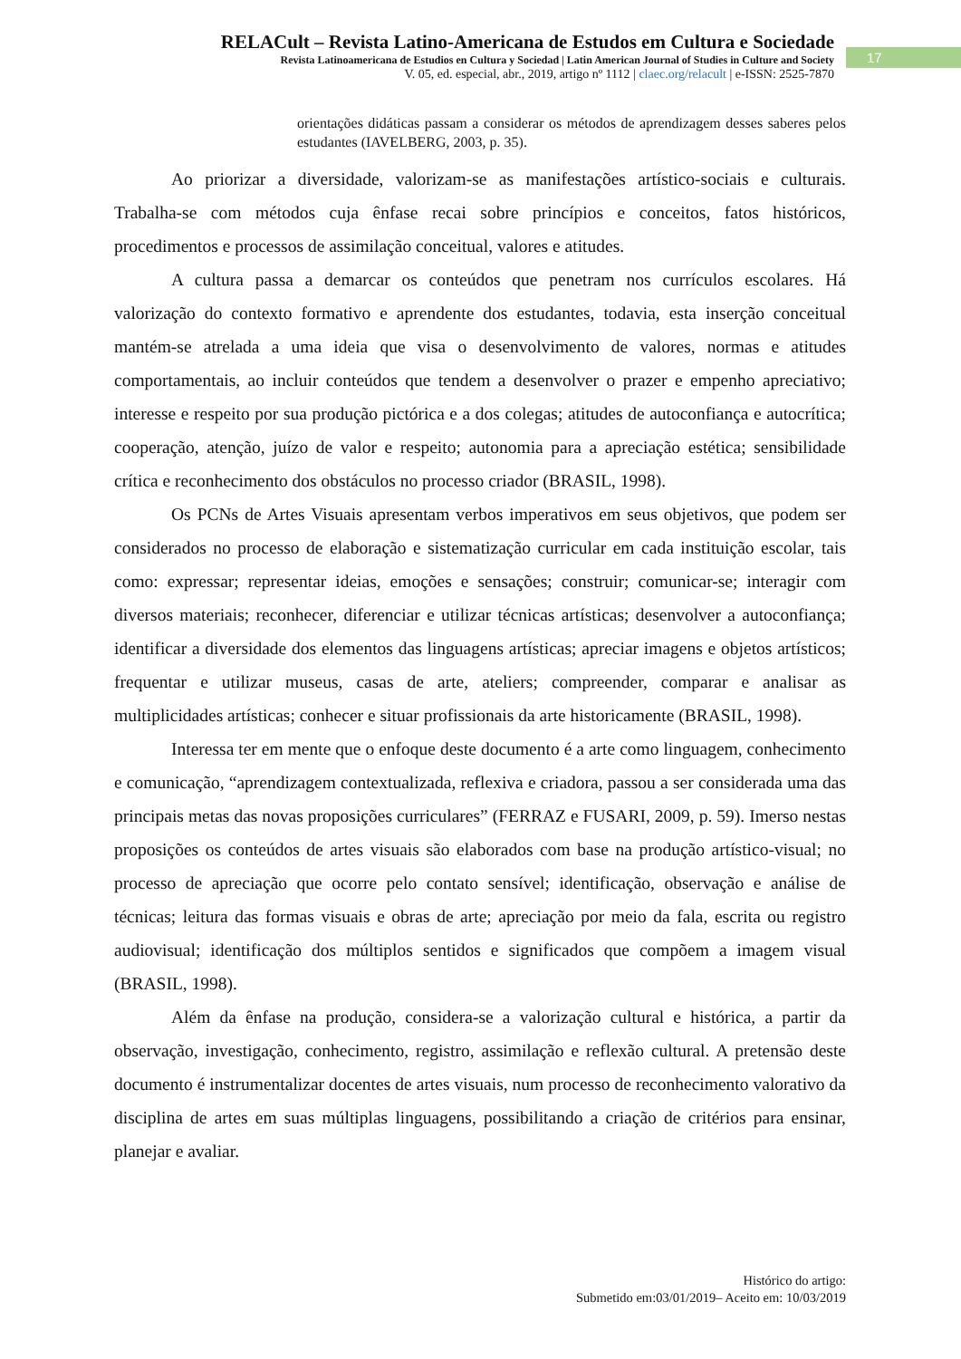RELACult – Revista Latino-Americana de Estudos em Cultura e Sociedade
Revista Latinoamericana de Estudios en Cultura y Sociedad | Latin American Journal of Studies in Culture and Society
V. 05, ed. especial, abr., 2019, artigo nº 1112 | claec.org/relacult | e-ISSN: 2525-7870
17
orientações didáticas passam a considerar os métodos de aprendizagem desses saberes pelos estudantes (IAVELBERG, 2003, p. 35).
Ao priorizar a diversidade, valorizam-se as manifestações artístico-sociais e culturais. Trabalha-se com métodos cuja ênfase recai sobre princípios e conceitos, fatos históricos, procedimentos e processos de assimilação conceitual, valores e atitudes.
A cultura passa a demarcar os conteúdos que penetram nos currículos escolares. Há valorização do contexto formativo e aprendente dos estudantes, todavia, esta inserção conceitual mantém-se atrelada a uma ideia que visa o desenvolvimento de valores, normas e atitudes comportamentais, ao incluir conteúdos que tendem a desenvolver o prazer e empenho apreciativo; interesse e respeito por sua produção pictórica e a dos colegas; atitudes de autoconfiança e autocrítica; cooperação, atenção, juízo de valor e respeito; autonomia para a apreciação estética; sensibilidade crítica e reconhecimento dos obstáculos no processo criador (BRASIL, 1998).
Os PCNs de Artes Visuais apresentam verbos imperativos em seus objetivos, que podem ser considerados no processo de elaboração e sistematização curricular em cada instituição escolar, tais como: expressar; representar ideias, emoções e sensações; construir; comunicar-se; interagir com diversos materiais; reconhecer, diferenciar e utilizar técnicas artísticas; desenvolver a autoconfiança; identificar a diversidade dos elementos das linguagens artísticas; apreciar imagens e objetos artísticos; frequentar e utilizar museus, casas de arte, ateliers; compreender, comparar e analisar as multiplicidades artísticas; conhecer e situar profissionais da arte historicamente (BRASIL, 1998).
Interessa ter em mente que o enfoque deste documento é a arte como linguagem, conhecimento e comunicação, “aprendizagem contextualizada, reflexiva e criadora, passou a ser considerada uma das principais metas das novas proposições curriculares” (FERRAZ e FUSARI, 2009, p. 59). Imerso nestas proposições os conteúdos de artes visuais são elaborados com base na produção artístico-visual; no processo de apreciação que ocorre pelo contato sensível; identificação, observação e análise de técnicas; leitura das formas visuais e obras de arte; apreciação por meio da fala, escrita ou registro audiovisual; identificação dos múltiplos sentidos e significados que compõem a imagem visual (BRASIL, 1998).
Além da ênfase na produção, considera-se a valorização cultural e histórica, a partir da observação, investigação, conhecimento, registro, assimilação e reflexão cultural. A pretensão deste documento é instrumentalizar docentes de artes visuais, num processo de reconhecimento valorativo da disciplina de artes em suas múltiplas linguagens, possibilitando a criação de critérios para ensinar, planejar e avaliar.
Histórico do artigo:
Submetido em:03/01/2019– Aceito em: 10/03/2019